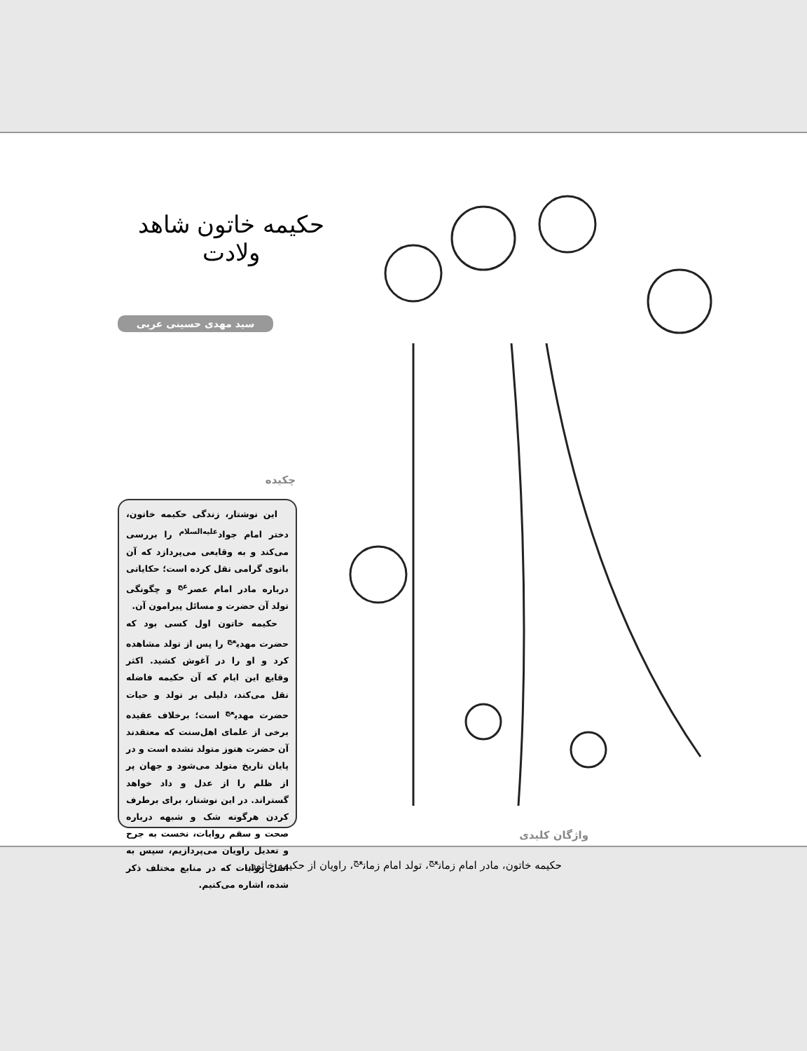حکیمه خاتون شاهد ولادت
سید مهدی حسینی عربی
چکیده
این نوشتار، زندگی حکیمه خاتون، دختر امام جواد<sup>علیه‌السلام</sup> را بررسی می‌کند و به وقایعی می‌پردازد که آن بانوی گرامی نقل کرده است؛ حکایاتی درباره مادر امام عصر<sup>عج</sup> و چگونگی تولد آن حضرت و مسائل پیرامون آن.
حکیمه خاتون اول کسی بود که حضرت مهدی<sup>عج</sup> را پس از تولد مشاهده کرد و او را در آغوش کشید. اکثر وقایع این ایام که آن حکیمه فاضله نقل می‌کند، دلیلی بر تولد و حیات حضرت مهدی<sup>عج</sup> است؛ برخلاف عقیده برخی از علمای اهل‌سنت که معتقدند آن حضرت هنوز متولد نشده است و در پایان تاریخ متولد می‌شود و جهان پر از ظلم را از عدل و داد خواهد گستراند. در این نوشتار، برای برطرف کردن هرگونه شک و شبهه درباره صحت و سقم روایات، نخست به جرح و تعدیل راویان می‌پردازیم، سپس به اصل روایات که در منابع مختلف ذکر شده، اشاره می‌کنیم.
واژگان کلیدی
حکیمه خاتون، مادر امام زمان<sup>عج</sup>، تولد امام زمان<sup>عج</sup>، راویان از حکیمه خاتون.